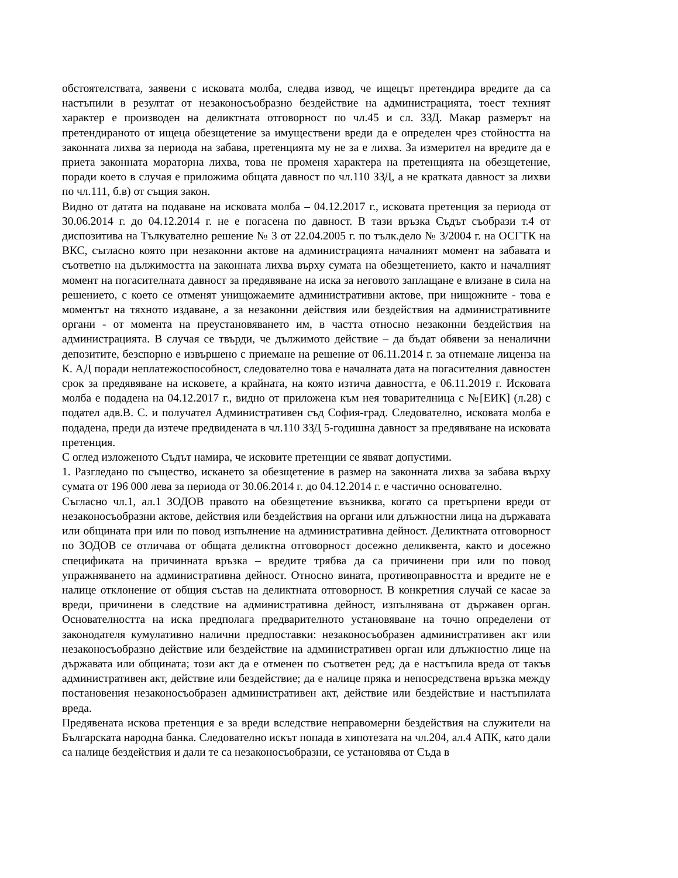обстоятелствата, заявени с исковата молба, следва извод, че ищецът претендира вредите да са настъпили в резултат от незаконосъобразно бездействие на администрацията, тоест техният характер е производен на деликтната отговорност по чл.45 и сл. ЗЗД. Макар размерът на претендираното от ищеца обезщетение за имуществени вреди да е определен чрез стойността на законната лихва за периода на забава, претенцията му не за е лихва. За измерител на вредите да е приета законната мораторна лихва, това не променя характера на претенцията на обезщетение, поради което в случая е приложима общата давност по чл.110 ЗЗД, а не кратката давност за лихви по чл.111, б.в) от същия закон.
Видно от датата на подаване на исковата молба – 04.12.2017 г., исковата претенция за периода от 30.06.2014 г. до 04.12.2014 г. не е погасена по давност. В тази връзка Съдът съобрази т.4 от диспозитива на Тълкувателно решение № 3 от 22.04.2005 г. по тълк.дело № 3/2004 г. на ОСГТК на ВКС, съгласно която при незаконни актове на администрацията началният момент на забавата и съответно на дължимостта на законната лихва върху сумата на обезщетението, както и началният момент на погасителната давност за предявяване на иска за неговото заплащане е влизане в сила на решението, с което се отменят унищожаемите административни актове, при нищожните - това е моментът на тяхното издаване, а за незаконни действия или бездействия на административните органи - от момента на преустановяването им, в частта относно незаконни бездействия на администрацията. В случая се твърди, че дължимото действие – да бъдат обявени за неналични депозитите, безспорно е извършено с приемане на решение от 06.11.2014 г. за отнемане лиценза на К. АД поради неплатежоспособност, следователно това е началната дата на погасителния давностен срок за предявяване на исковете, а крайната, на която изтича давността, е 06.11.2019 г. Исковата молба е подадена на 04.12.2017 г., видно от приложена към нея товарителница с №[ЕИК] (л.28) с подател адв.В. С. и получател Административен съд София-град. Следователно, исковата молба е подадена, преди да изтече предвидената в чл.110 ЗЗД 5-годишна давност за предявяване на исковата претенция.
С оглед изложеното Съдът намира, че исковите претенции се явяват допустими.
1. Разгледано по същество, искането за обезщетение в размер на законната лихва за забава върху сумата от 196 000 лева за периода от 30.06.2014 г. до 04.12.2014 г. е частично основателно.
Съгласно чл.1, ал.1 ЗОДОВ правото на обезщетение възниква, когато са претърпени вреди от незаконосъобразни актове, действия или бездействия на органи или длъжностни лица на държавата или общината при или по повод изпълнение на административна дейност. Деликтната отговорност по ЗОДОВ се отличава от общата деликтна отговорност досежно деликвента, както и досежно спецификата на причинната връзка – вредите трябва да са причинени при или по повод упражняването на административна дейност. Относно вината, противоправността и вредите не е налице отклонение от общия състав на деликтната отговорност. В конкретния случай се касае за вреди, причинени в следствие на административна дейност, изпълнявана от държавен орган. Основателността на иска предполага предварителното установяване на точно определени от законодателя кумулативно налични предпоставки: незаконосъобразен административен акт или незаконосъобразно действие или бездействие на административен орган или длъжностно лице на държавата или общината; този акт да е отменен по съответен ред; да е настъпила вреда от такъв административен акт, действие или бездействие; да е налице пряка и непосредствена връзка между постановения незаконосъобразен административен акт, действие или бездействие и настъпилата вреда.
Предявената искова претенция е за вреди вследствие неправомерни бездействия на служители на Българската народна банка. Следователно искът попада в хипотезата на чл.204, ал.4 АПК, като дали са налице бездействия и дали те са незаконосъобразни, се установява от Съда в